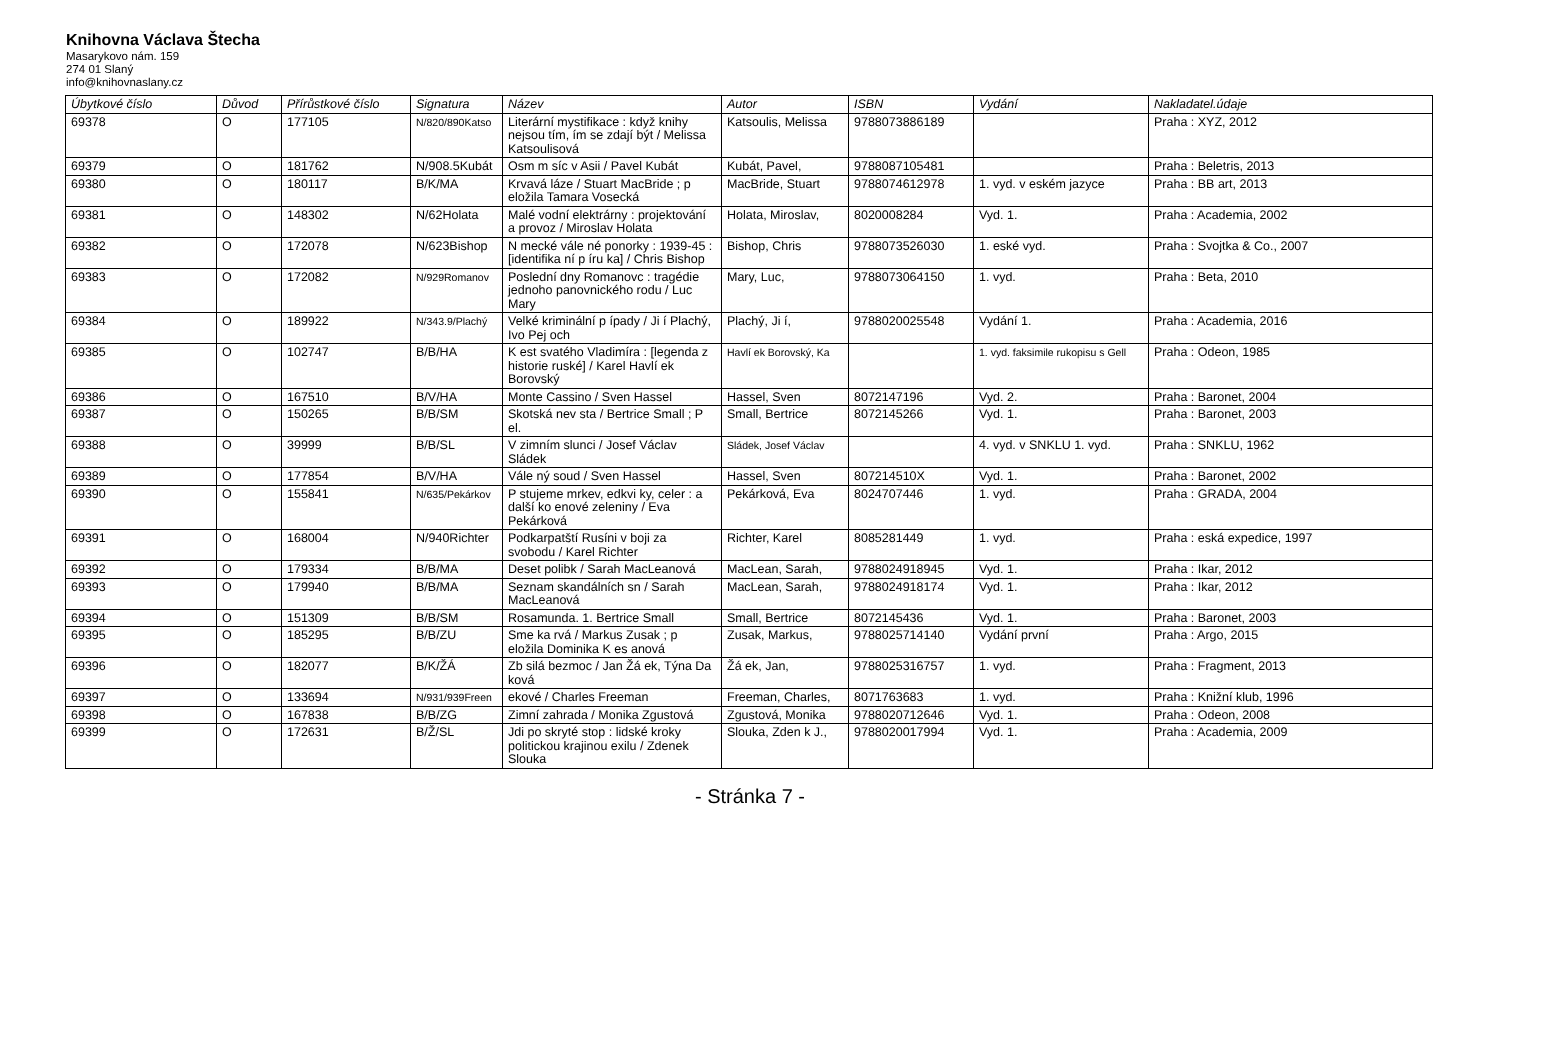Knihovna Václava Štecha
Masarykovo nám. 159
274 01 Slaný
info@knihovnaslany.cz
| Úbytkové číslo | Důvod | Přírůstkové číslo | Signatura | Název | Autor | ISBN | Vydání | Nakladatel.údaje |
| --- | --- | --- | --- | --- | --- | --- | --- | --- |
| 69378 | O | 177105 | N/820/890Katso | Literární mystifikace : když knihy nejsou tím, ím se zdají být / Melissa Katsoulisová | Katsoulis, Melissa | 9788073886189 | | Praha : XYZ, 2012 |
| 69379 | O | 181762 | N/908.5Kubát | Osm m síc v Asii / Pavel Kubát | Kubát, Pavel, | 9788087105481 | | Praha : Beletris, 2013 |
| 69380 | O | 180117 | B/K/MA | Krvavá láze / Stuart MacBride ; p eložila Tamara Vosecká | MacBride, Stuart | 9788074612978 | 1. vyd. v eském jazyce | Praha : BB art, 2013 |
| 69381 | O | 148302 | N/62Holata | Malé vodní elektrárny : projektování a provoz / Miroslav Holata | Holata, Miroslav, | 8020008284 | Vyd. 1. | Praha : Academia, 2002 |
| 69382 | O | 172078 | N/623Bishop | N mecké vále né ponorky : 1939-45 : [identifika ní p íru ka] / Chris Bishop | Bishop, Chris | 9788073526030 | 1. eské vyd. | Praha : Svojtka & Co., 2007 |
| 69383 | O | 172082 | N/929Romanov | Poslední dny Romanovc : tragédie jednoho panovnického rodu / Luc Mary | Mary, Luc, | 9788073064150 | 1. vyd. | Praha : Beta, 2010 |
| 69384 | O | 189922 | N/343.9/Plachý | Velké kriminální p ípady / Ji í Plachý, Ivo Pej och | Plachý, Ji í, | 9788020025548 | Vydání 1. | Praha : Academia, 2016 |
| 69385 | O | 102747 | B/B/HA | K est svatého Vladimíra : [legenda z historie ruské] / Karel Havlí ek Borovský | Havlí ek Borovský, Ka | | 1. vyd. faksimile rukopisu s Gell | Praha : Odeon, 1985 |
| 69386 | O | 167510 | B/V/HA | Monte Cassino / Sven Hassel | Hassel, Sven | 8072147196 | Vyd. 2. | Praha : Baronet, 2004 |
| 69387 | O | 150265 | B/B/SM | Skotská nev sta / Bertrice Small ; P el. | Small, Bertrice | 8072145266 | Vyd. 1. | Praha : Baronet, 2003 |
| 69388 | O | 39999 | B/B/SL | V zimním slunci / Josef Václav Sládek | Sládek, Josef Václav | | 4. vyd. v SNKLU 1. vyd. | Praha : SNKLU, 1962 |
| 69389 | O | 177854 | B/V/HA | Vále ný soud / Sven Hassel | Hassel, Sven | 807214510X | Vyd. 1. | Praha : Baronet, 2002 |
| 69390 | O | 155841 | N/635/Pekárkov | P stujeme mrkev, edkvi ky, celer : a další ko enové zeleniny / Eva Pekárková | Pekárková, Eva | 8024707446 | 1. vyd. | Praha : GRADA, 2004 |
| 69391 | O | 168004 | N/940Richter | Podkarpatští Rusíni v boji za svobodu / Karel Richter | Richter, Karel | 8085281449 | 1. vyd. | Praha : eská expedice, 1997 |
| 69392 | O | 179334 | B/B/MA | Deset polibk / Sarah MacLeanová | MacLean, Sarah, | 9788024918945 | Vyd. 1. | Praha : Ikar, 2012 |
| 69393 | O | 179940 | B/B/MA | Seznam skandálních sn / Sarah MacLeanová | MacLean, Sarah, | 9788024918174 | Vyd. 1. | Praha : Ikar, 2012 |
| 69394 | O | 151309 | B/B/SM | Rosamunda. 1. Bertrice Small | Small, Bertrice | 8072145436 | Vyd. 1. | Praha : Baronet, 2003 |
| 69395 | O | 185295 | B/B/ZU | Sme ka rvá / Markus Zusak ; p eložila Dominika K es anová | Zusak, Markus, | 9788025714140 | Vydání první | Praha : Argo, 2015 |
| 69396 | O | 182077 | B/K/ŽÁ | Zb silá bezmoc / Jan Žá ek, Týna Da ková | Žá ek, Jan, | 9788025316757 | 1. vyd. | Praha : Fragment, 2013 |
| 69397 | O | 133694 | N/931/939Freen | ekové / Charles Freeman | Freeman, Charles, | 8071763683 | 1. vyd. | Praha : Knižní klub, 1996 |
| 69398 | O | 167838 | B/B/ZG | Zimní zahrada / Monika Zgustová | Zgustová, Monika | 9788020712646 | Vyd. 1. | Praha : Odeon, 2008 |
| 69399 | O | 172631 | B/Ž/SL | Jdi po skryté stop : lidské kroky politickou krajinou exilu / Zdenek Slouka | Slouka, Zden k J., | 9788020017994 | Vyd. 1. | Praha : Academia, 2009 |
- Stránka 7 -